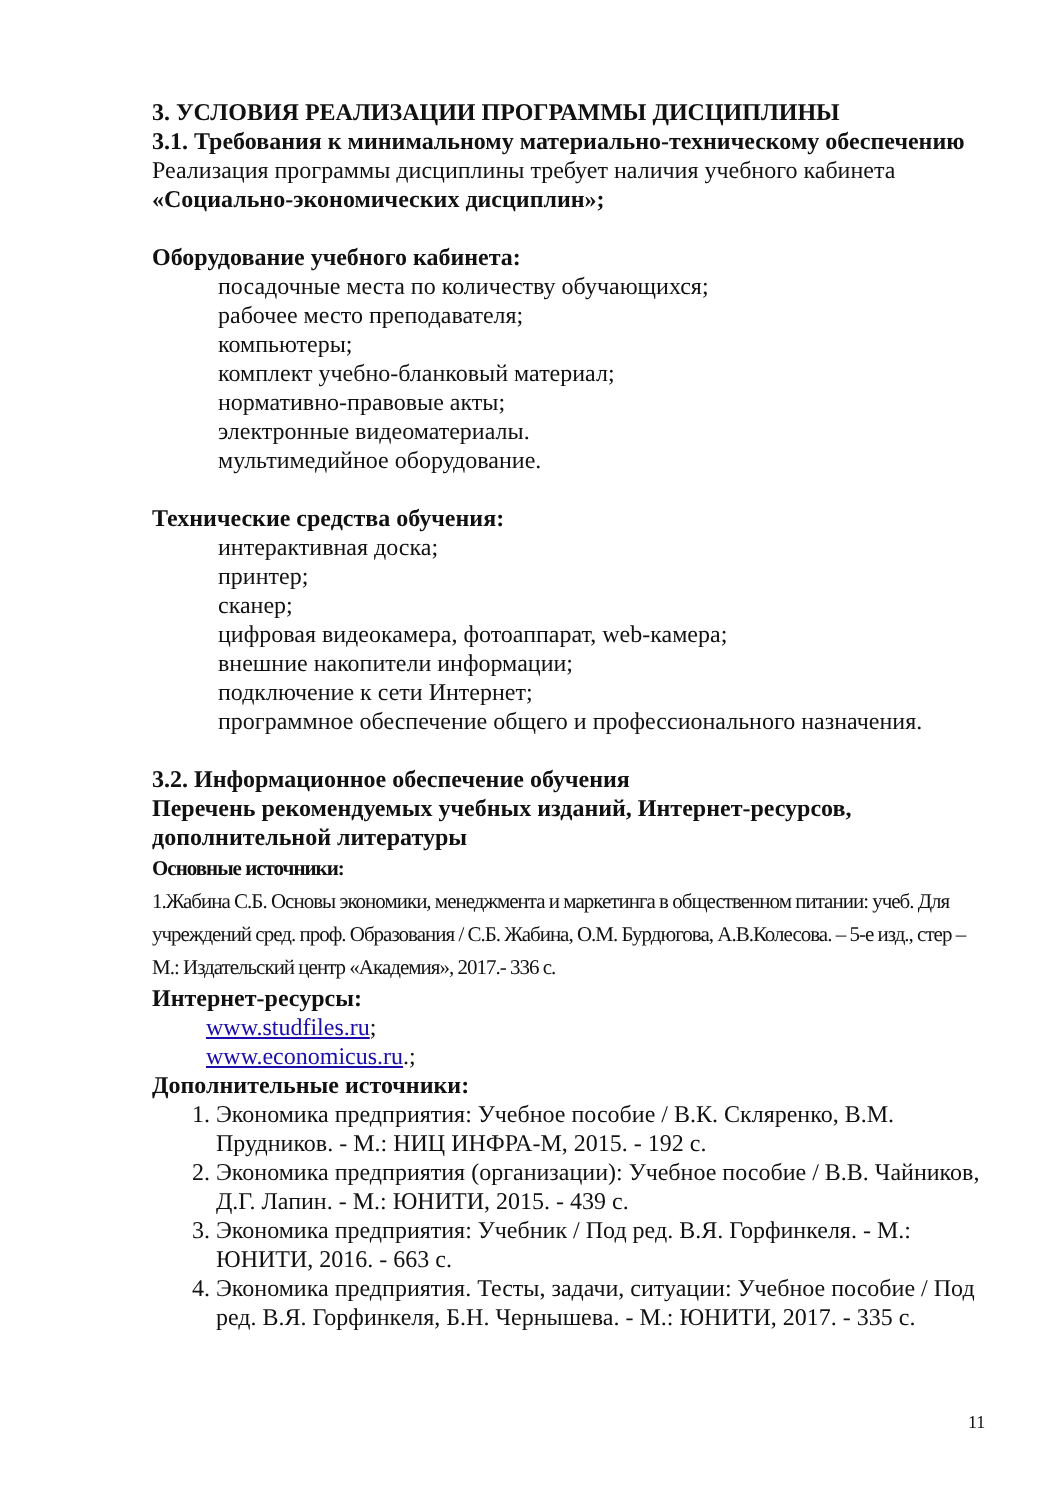3. УСЛОВИЯ РЕАЛИЗАЦИИ ПРОГРАММЫ ДИСЦИПЛИНЫ
3.1. Требования к минимальному материально-техническому обеспечению
Реализация программы дисциплины требует наличия учебного кабинета «Социально-экономических дисциплин»;
Оборудование учебного кабинета:
посадочные места по количеству обучающихся;
рабочее место преподавателя;
компьютеры;
комплект учебно-бланковый материал;
нормативно-правовые акты;
электронные видеоматериалы.
мультимедийное оборудование.
Технические средства обучения:
интерактивная доска;
принтер;
сканер;
цифровая видеокамера, фотоаппарат, web-камера;
внешние накопители информации;
подключение к сети Интернет;
программное обеспечение общего и профессионального назначения.
3.2. Информационное обеспечение обучения
Перечень рекомендуемых учебных изданий, Интернет-ресурсов, дополнительной литературы
Основные источники:
1.Жабина С.Б. Основы экономики, менеджмента и маркетинга в общественном питании: учеб. Для учреждений сред. проф. Образования / С.Б. Жабина, О.М. Бурдюгова, А.В.Колесова. – 5-е изд., стер – М.: Издательский центр «Академия», 2017.- 336 с.
Интернет-ресурсы:
www.studfiles.ru;
www.economicus.ru.;
Дополнительные источники:
1. Экономика предприятия: Учебное пособие / В.К. Скляренко, В.М. Прудников. - М.: НИЦ ИНФРА-М, 2015. - 192 с.
2. Экономика предприятия (организации): Учебное пособие / В.В. Чайников, Д.Г. Лапин. - М.: ЮНИТИ, 2015. - 439 с.
3. Экономика предприятия: Учебник / Под ред. В.Я. Горфинкеля. - М.: ЮНИТИ, 2016. - 663 с.
4. Экономика предприятия. Тесты, задачи, ситуации: Учебное пособие / Под ред. В.Я. Горфинкеля, Б.Н. Чернышева. - М.: ЮНИТИ, 2017. - 335 с.
11